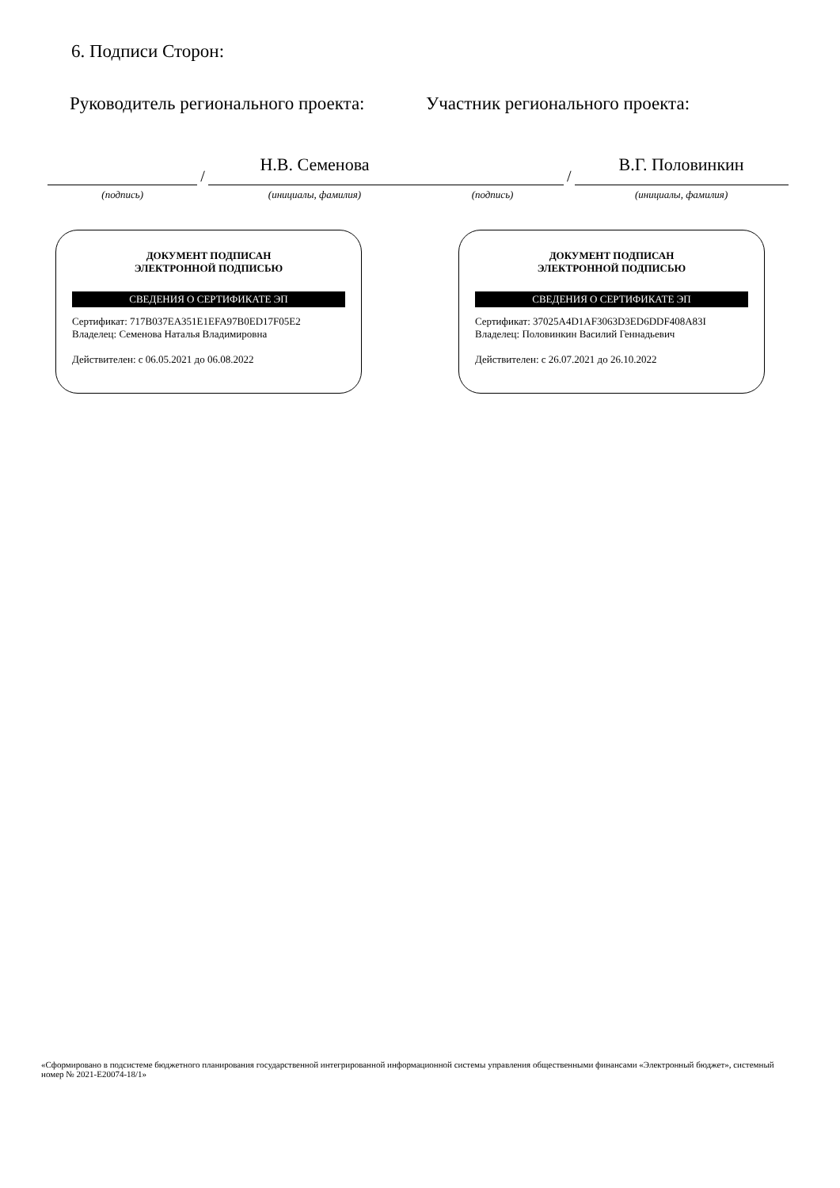6. Подписи Сторон:
Руководитель регионального проекта: Участник регионального проекта:
(подпись)
/
Н.В. Семенова
(инициалы, фамилия)
(подпись)
/
В.Г. Половинкин
(инициалы, фамилия)
ДОКУМЕНТ ПОДПИСАН
ЭЛЕКТРОННОЙ ПОДПИСЬЮ
СВЕДЕНИЯ О СЕРТИФИКАТЕ ЭП
Сертификат: 717B037EA351E1EFA97B0ED17F05E2
Владелец: Семенова Наталья Владимировна
Действителен: с 06.05.2021 до 06.08.2022
ДОКУМЕНТ ПОДПИСАН
ЭЛЕКТРОННОЙ ПОДПИСЬЮ
СВЕДЕНИЯ О СЕРТИФИКАТЕ ЭП
Сертификат: 37025A4D1AF3063D3ED6DDF408A83I
Владелец: Половинкин Василий Геннадьевич
Действителен: с 26.07.2021 до 26.10.2022
«Сформировано в подсистеме бюджетного планирования государственной интегрированной информационной системы управления общественными финансами «Электронный бюджет», системный номер № 2021-E20074-18/1»